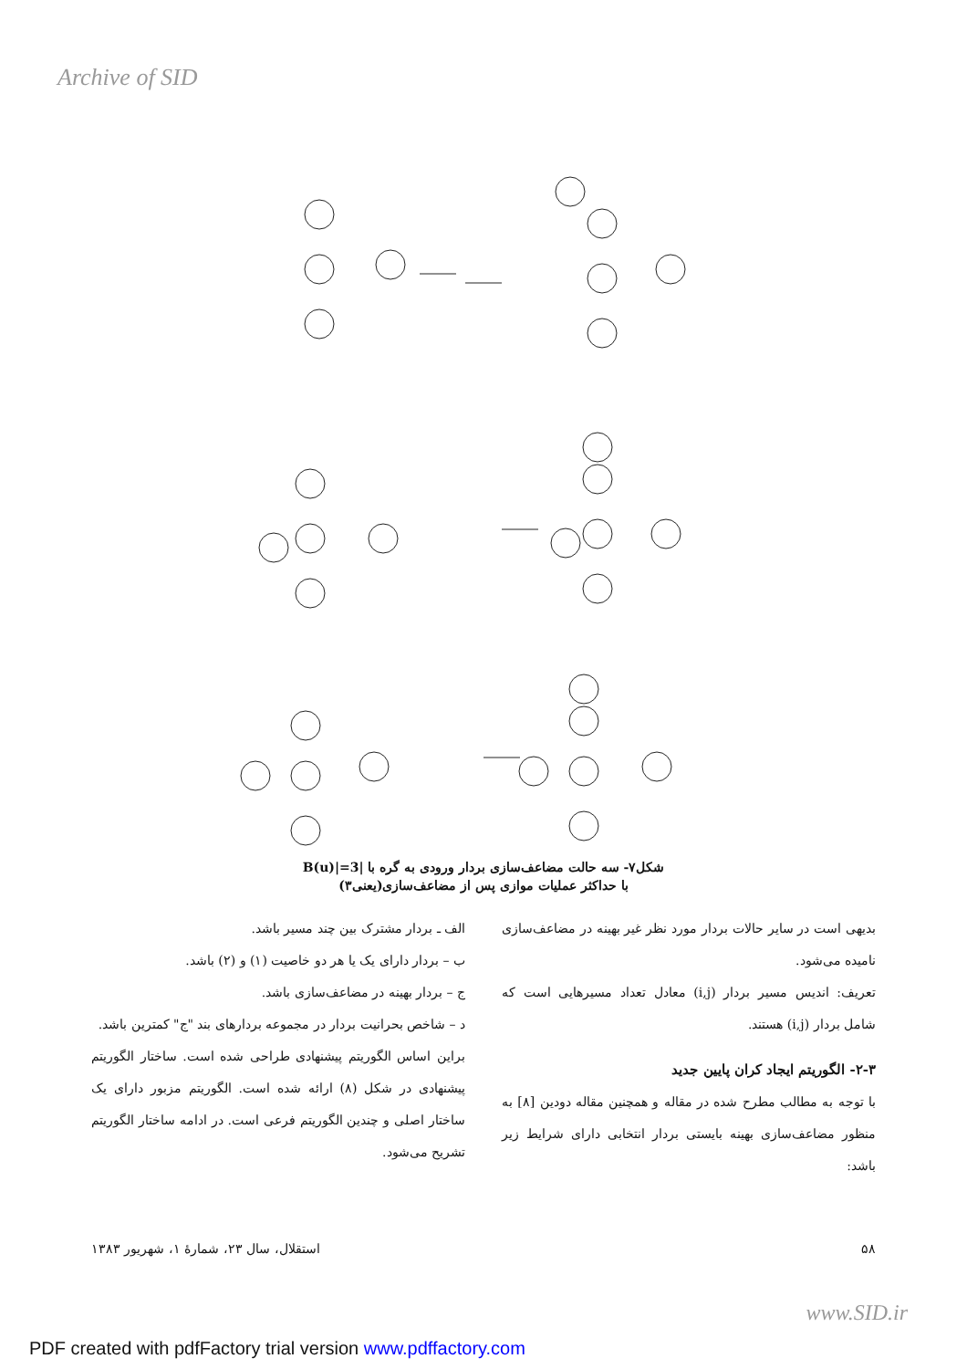Archive of SID
شکل۷- سه حالت مضاعف‌سازی بردار ورودی به گره با |B(u)|=3
با حداکثر عملیات موازی پس از مضاعف‌سازی(یعنی۳)
بدیهی است در سایر حالات بردار مورد نظر غیر بهینه در مضاعف‌سازی نامیده می‌شود.
تعریف: اندیس مسیر بردار (i,j) معادل تعداد مسیرهایی است که شامل بردار (i,j) هستند.
۲-۳- الگوریتم ایجاد کران پایین جدید
با توجه به مطالب مطرح شده در مقاله و همچنین مقاله دودین [۸] به منظور مضاعف‌سازی بهینه بایستی بردار انتخابی دارای شرایط زیر باشد:
الف ـ بردار مشترک بین چند مسیر باشد.
ب – بردار دارای یک یا هر دو خاصیت (۱) و (۲) باشد.
ج – بردار بهینه در مضاعف‌سازی باشد.
د – شاخص بحرانیت بردار در مجموعه بردارهای بند "ج" کمترین باشد.
براین اساس الگوریتم پیشنهادی طراحی شده است. ساختار الگوریتم پیشنهادی در شکل (۸) ارائه شده است. الگوریتم مزبور دارای یک ساختار اصلی و چندین الگوریتم فرعی است. در ادامه ساختار الگوریتم تشریح می‌شود.
۵۸ استقلال، سال ۲۳، شمارهٔ ۱، شهریور ۱۳۸۳
www.SID.ir
PDF created with pdfFactory trial version www.pdffactory.com